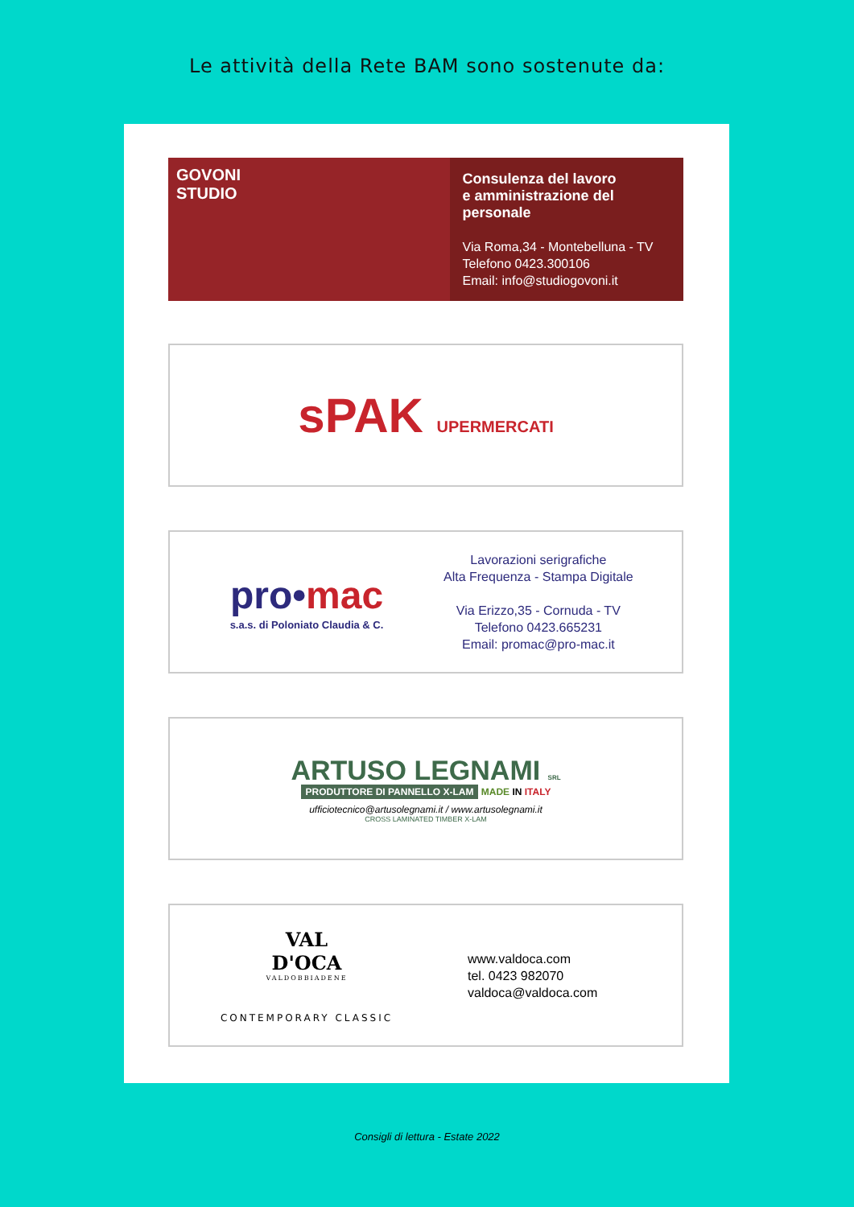Le attività della Rete BAM sono sostenute da:
GOVONI
STUDIO
Consulenza del lavoro
e amministrazione del personale
Via Roma,34 - Montebelluna - TV
Telefono 0423.300106
Email: info@studiogovoni.it
sPAK UPERMERCATI
pro•mac
s.a.s. di Poloniato Claudia & C.
Lavorazioni serigrafiche
Alta Frequenza - Stampa Digitale
Via Erizzo,35 - Cornuda - TV
Telefono 0423.665231
Email: promac@pro-mac.it
ARTUSO LEGNAMI SRL
PRODUTTORE DI PANNELLO X-LAM MADE IN ITALY
ufficiotecnico@artusolegnami.it / www.artusolegnami.it
CROSS LAMINATED TIMBER X-LAM
VAL
D'OCA
VALDOBBIADENE
CONTEMPORARY CLASSIC
www.valdoca.com
tel. 0423 982070
valdoca@valdoca.com
Consigli di lettura - Estate 2022